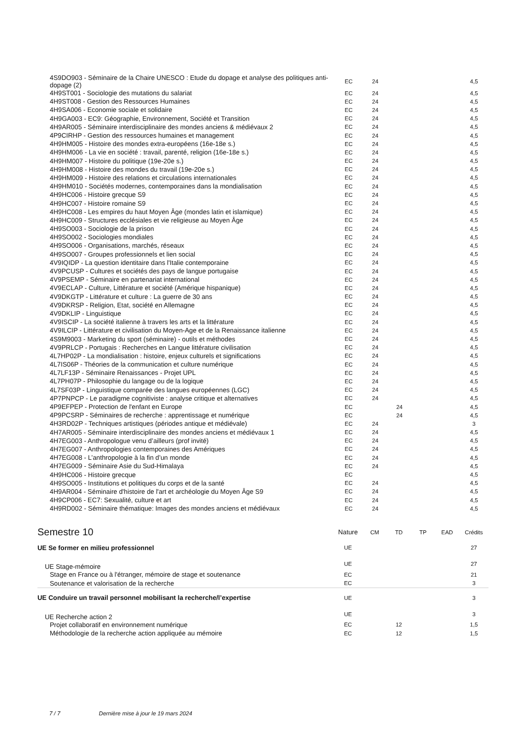| 4S9DO903 - Séminaire de la Chaire UNESCO : Etude du dopage et analyse des politiques anti-dopage (2) | EC | 24 | | | | 4,5 |
| 4H9ST001 - Sociologie des mutations du salariat | EC | 24 | | | | 4,5 |
| 4H9ST008 - Gestion des Ressources Humaines | EC | 24 | | | | 4,5 |
| 4H9SA006 - Economie sociale et solidaire | EC | 24 | | | | 4,5 |
| 4H9GA003 - EC9: Géographie, Environnement, Société et Transition | EC | 24 | | | | 4,5 |
| 4H9AR005 - Séminaire interdisciplinaire des mondes anciens & médiévaux 2 | EC | 24 | | | | 4,5 |
| 4P9CIRHP - Gestion des ressources humaines et management | EC | 24 | | | | 4,5 |
| 4H9HM005 - Histoire des mondes extra-européens (16e-18e s.) | EC | 24 | | | | 4,5 |
| 4H9HM006 - La vie en société : travail, parenté, religion (16e-18e s.) | EC | 24 | | | | 4,5 |
| 4H9HM007 - Histoire du politique (19e-20e s.) | EC | 24 | | | | 4,5 |
| 4H9HM008 - Histoire des mondes du travail (19e-20e s.) | EC | 24 | | | | 4,5 |
| 4H9HM009 - Histoire des relations et circulations internationales | EC | 24 | | | | 4,5 |
| 4H9HM010 - Sociétés modernes, contemporaines dans la mondialisation | EC | 24 | | | | 4,5 |
| 4H9HC006 - Histoire grecque S9 | EC | 24 | | | | 4,5 |
| 4H9HC007 - Histoire romaine S9 | EC | 24 | | | | 4,5 |
| 4H9HC008 - Les empires du haut Moyen Âge (mondes latin et islamique) | EC | 24 | | | | 4,5 |
| 4H9HC009 - Structures ecclésiales et vie religieuse au Moyen Âge | EC | 24 | | | | 4,5 |
| 4H9SO003 - Sociologie de la prison | EC | 24 | | | | 4,5 |
| 4H9SO002 - Sociologies mondiales | EC | 24 | | | | 4,5 |
| 4H9SO006 - Organisations, marchés, réseaux | EC | 24 | | | | 4,5 |
| 4H9SO007 - Groupes professionnels et lien social | EC | 24 | | | | 4,5 |
| 4V9IQIDP - La question identitaire dans l'Italie contemporaine | EC | 24 | | | | 4,5 |
| 4V9PCUSP - Cultures et sociétés des pays de langue portugaise | EC | 24 | | | | 4,5 |
| 4V9PSEMP - Séminaire en partenariat international | EC | 24 | | | | 4,5 |
| 4V9ECLAP - Culture, Littérature et société (Amérique hispanique) | EC | 24 | | | | 4,5 |
| 4V9DKGTP - Littérature et culture : La guerre de 30 ans | EC | 24 | | | | 4,5 |
| 4V9DKRSP - Religion, Etat, société en Allemagne | EC | 24 | | | | 4,5 |
| 4V9DKLIP - Linguistique | EC | 24 | | | | 4,5 |
| 4V9ISCIP - La société italienne à travers les arts et la littérature | EC | 24 | | | | 4,5 |
| 4V9ILCIP - Littérature et civilisation du Moyen-Age et de la Renaissance italienne | EC | 24 | | | | 4,5 |
| 4S9M9003 - Marketing du sport (séminaire) - outils et méthodes | EC | 24 | | | | 4,5 |
| 4V9PRLCP - Portugais : Recherches en Langue littérature civilisation | EC | 24 | | | | 4,5 |
| 4L7HP02P - La mondialisation : histoire, enjeux culturels et significations | EC | 24 | | | | 4,5 |
| 4L7IS06P - Théories de la communication et culture numérique | EC | 24 | | | | 4,5 |
| 4L7LF13P - Séminaire Renaissances - Projet UPL | EC | 24 | | | | 4,5 |
| 4L7PH07P - Philosophie du langage ou de la logique | EC | 24 | | | | 4,5 |
| 4L7SF03P - Linguistique comparée des langues européennes (LGC) | EC | 24 | | | | 4,5 |
| 4P7PNPCP - Le paradigme cognitiviste : analyse critique et alternatives | EC | 24 | | | | 4,5 |
| 4P9EFPEP - Protection de l'enfant en Europe | EC | | 24 | | | 4,5 |
| 4P9PCSRP - Séminaires de recherche : apprentissage et numérique | EC | | 24 | | | 4,5 |
| 4H3RD02P - Techniques artistiques (périodes antique et médiévale) | EC | 24 | | | | 3 |
| 4H7AR005 - Séminaire interdisciplinaire des mondes anciens et médiévaux 1 | EC | 24 | | | | 4,5 |
| 4H7EG003 - Anthropologue venu d’ailleurs (prof invité) | EC | 24 | | | | 4,5 |
| 4H7EG007 - Anthropologies contemporaines des Amériques | EC | 24 | | | | 4,5 |
| 4H7EG008 - L’anthropologie à la fin d’un monde | EC | 24 | | | | 4,5 |
| 4H7EG009 - Séminaire Asie du Sud-Himalaya | EC | 24 | | | | 4,5 |
| 4H9HC006 - Histoire grecque | EC | | | | | 4,5 |
| 4H9SO005 - Institutions et politiques du corps et de la santé | EC | 24 | | | | 4,5 |
| 4H9AR004 - Séminaire d'histoire de l'art et archéologie du Moyen Âge S9 | EC | 24 | | | | 4,5 |
| 4H9CP006 - EC7: Sexualité, culture et art | EC | 24 | | | | 4,5 |
| 4H9RD002 - Séminaire thématique: Images des mondes anciens et médiévaux | EC | 24 | | | | 4,5 |
| Semestre 10 | Nature | CM | TD | TP | EAD | Crédits |
| --- | --- | --- | --- | --- | --- | --- |
| UE Se former en milieu professionnel | UE | | | | | 27 |
| UE Stage-mémoire | UE | | | | | 27 |
| Stage en France ou à l'étranger, mémoire de stage et soutenance | EC | | | | | 21 |
| Soutenance et valorisation de la recherche | EC | | | | | 3 |
| UE Conduire un travail personnel mobilisant la recherche/l’expertise | UE | | | | | 3 |
| UE Recherche action 2 | UE | | | | | 3 |
| Projet collaboratif en environnement numérique | EC | | 12 | | | 1,5 |
| Méthodologie de la recherche action appliquée au mémoire | EC | | 12 | | | 1,5 |
7 / 7 Dernière mise à jour le 19 mars 2024